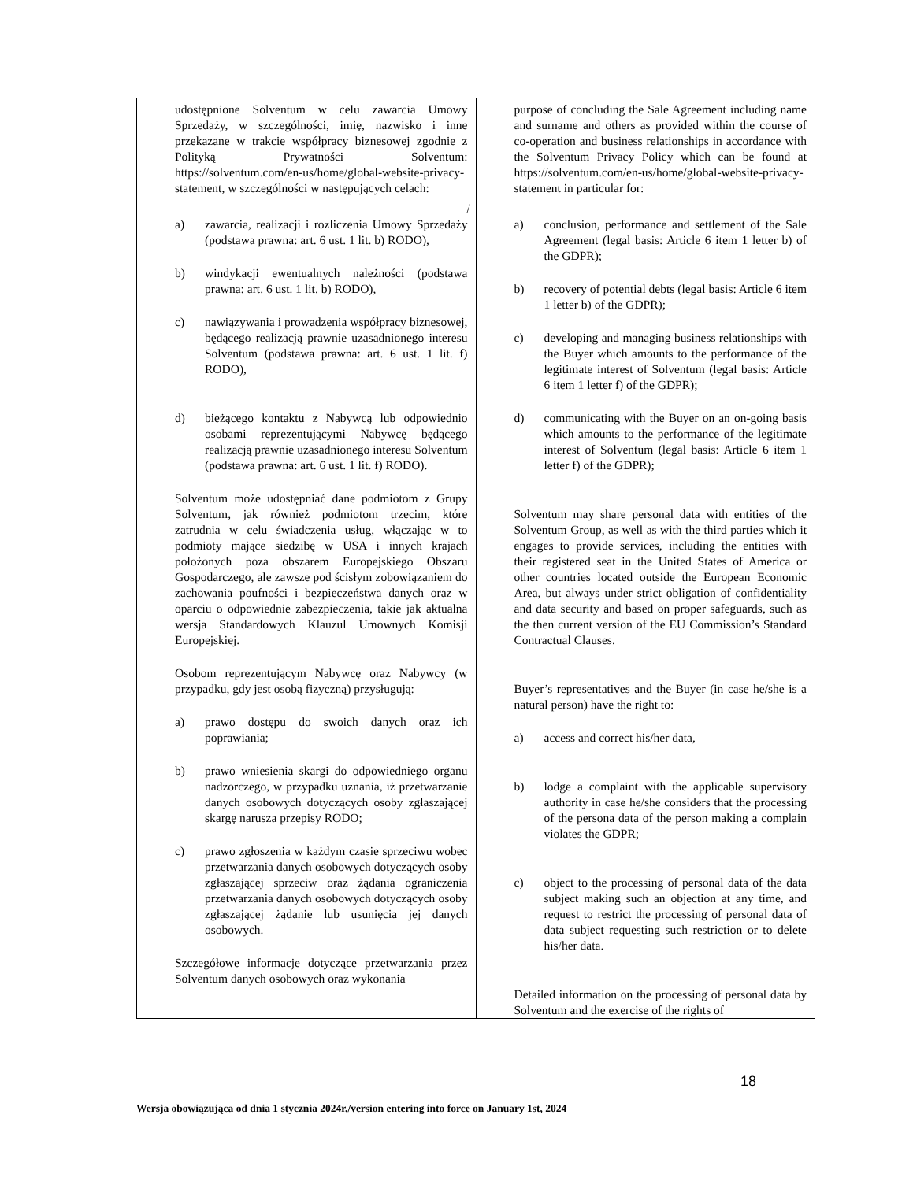| udostępnione Solventum w celu zawarcia Umowy Sprzedaży, w szczególności, imię, nazwisko i inne przekazane w trakcie współpracy biznesowej zgodnie z Polityką Prywatności Solventum: https://solventum.com/en-us/home/global-website-privacy-statement, w szczególności w następujących celach: a) zawarcia, realizacji i rozliczenia Umowy Sprzedaży (podstawa prawna: art. 6 ust. 1 lit. b) RODO), b) windykacji ewentualnych należności (podstawa prawna: art. 6 ust. 1 lit. b) RODO), c) nawiązywania i prowadzenia współpracy biznesowej, będącego realizacją prawnie uzasadnionego interesu Solventum (podstawa prawna: art. 6 ust. 1 lit. f) RODO), d) bieżącego kontaktu z Nabywcą lub odpowiednio osobami reprezentującymi Nabywcę będącego realizacją prawnie uzasadnionego interesu Solventum (podstawa prawna: art. 6 ust. 1 lit. f) RODO). Solventum może udostępniać dane podmiotom z Grupy Solventum, jak również podmiotom trzecim, które zatrudnia w celu świadczenia usług, włączając w to podmioty mające siedzibę w USA i innych krajach położonych poza obszarem Europejskiego Obszaru Gospodarczego, ale zawsze pod ścisłym zobowiązaniem do zachowania poufności i bezpieczeństwa danych oraz w oparciu o odpowiednie zabezpieczenia, takie jak aktualna wersja Standardowych Klauzul Umownych Komisji Europejskiej. Osobom reprezentującym Nabywcę oraz Nabywcy (w przypadku, gdy jest osobą fizyczną) przysługują: a) prawo dostępu do swoich danych oraz ich poprawiania; b) prawo wniesienia skargi do odpowiedniego organu nadzorczego, w przypadku uznania, iż przetwarzanie danych osobowych dotyczących osoby zgłaszającej skargę narusza przepisy RODO; c) prawo zgłoszenia w każdym czasie sprzeciwu wobec przetwarzania danych osobowych dotyczących osoby zgłaszającej sprzeciw oraz żądania ograniczenia przetwarzania danych osobowych dotyczących osoby zgłaszającej żądanie lub usunięcia jej danych osobowych. Szczegółowe informacje dotyczące przetwarzania przez Solventum danych osobowych oraz wykonania | purpose of concluding the Sale Agreement including name and surname and others as provided within the course of co-operation and business relationships in accordance with the Solventum Privacy Policy which can be found at https://solventum.com/en-us/home/global-website-privacy-statement in particular for: / a) conclusion, performance and settlement of the Sale Agreement (legal basis: Article 6 item 1 letter b) of the GDPR); b) recovery of potential debts (legal basis: Article 6 item 1 letter b) of the GDPR); c) developing and managing business relationships with the Buyer which amounts to the performance of the legitimate interest of Solventum (legal basis: Article 6 item 1 letter f) of the GDPR); d) communicating with the Buyer on an on-going basis which amounts to the performance of the legitimate interest of Solventum (legal basis: Article 6 item 1 letter f) of the GDPR); Solventum may share personal data with entities of the Solventum Group, as well as with the third parties which it engages to provide services, including the entities with their registered seat in the United States of America or other countries located outside the European Economic Area, but always under strict obligation of confidentiality and data security and based on proper safeguards, such as the then current version of the EU Commission’s Standard Contractual Clauses. Buyer’s representatives and the Buyer (in case he/she is a natural person) have the right to: a) access and correct his/her data, b) lodge a complaint with the applicable supervisory authority in case he/she considers that the processing of the persona data of the person making a complain violates the GDPR; c) object to the processing of personal data of the data subject making such an objection at any time, and request to restrict the processing of personal data of data subject requesting such restriction or to delete his/her data. Detailed information on the processing of personal data by Solventum and the exercise of the rights of |
18
Wersja obowiązująca od dnia 1 stycznia 2024r./version entering into force on January 1st, 2024